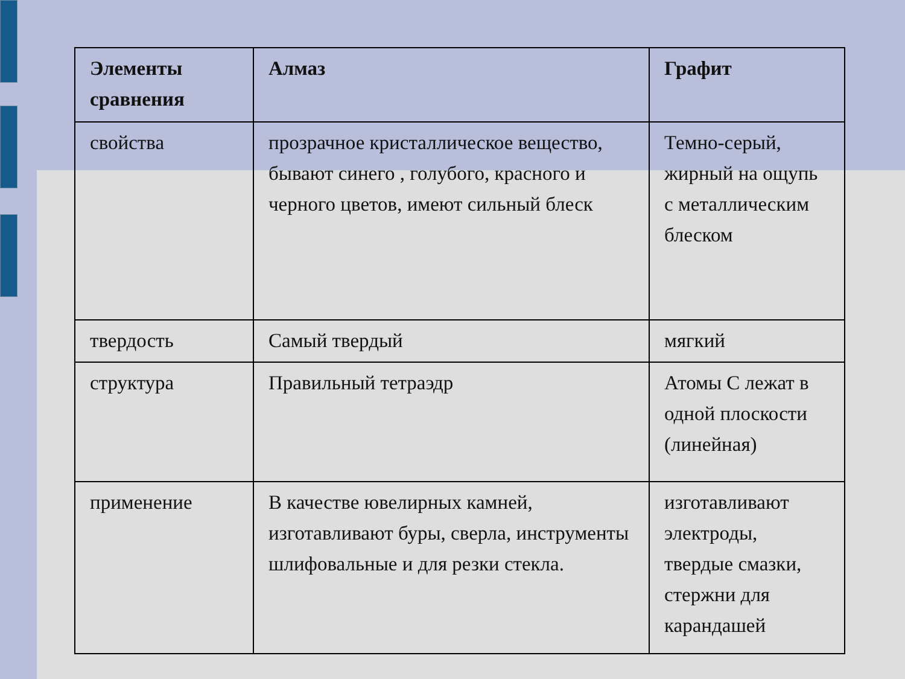| Элементы сравнения | Алмаз | Графит |
| --- | --- | --- |
| свойства | прозрачное кристаллическое вещество, бывают синего , голубого, красного и черного цветов, имеют сильный блеск | Темно-серый, жирный на ощупь с металлическим блеском |
| твердость | Самый твердый | мягкий |
| структура | Правильный тетраэдр | Атомы С лежат в одной плоскости (линейная) |
| применение | В качестве ювелирных камней, изготавливают буры, сверла, инструменты шлифовальные и для резки стекла. | изготавливают электроды, твердые смазки, стержни для карандашей |